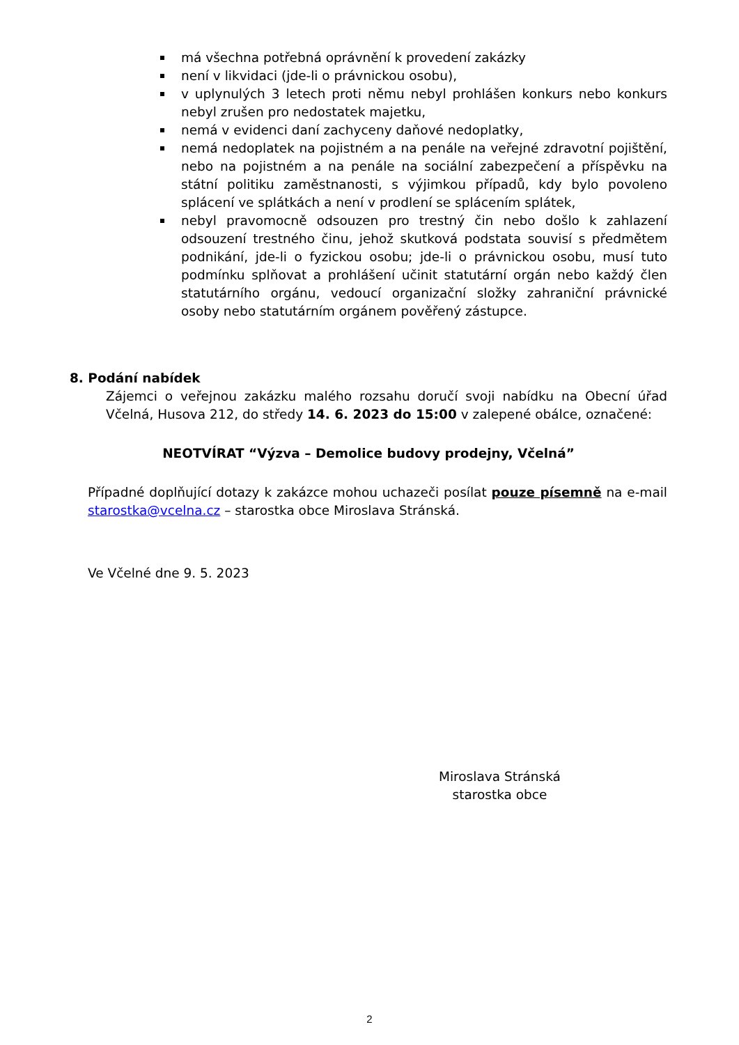má všechna potřebná oprávnění k provedení zakázky
není v likvidaci (jde-li o právnickou osobu),
v uplynulých 3 letech proti němu nebyl prohlášen konkurs nebo konkurs nebyl zrušen pro nedostatek majetku,
nemá v evidenci daní zachyceny daňové nedoplatky,
nemá nedoplatek na pojistném a na penále na veřejné zdravotní pojištění, nebo na pojistném a na penále na sociální zabezpečení a příspěvku na státní politiku zaměstnanosti, s výjimkou případů, kdy bylo povoleno splácení ve splátkách a není v prodlení se splácením splátek,
nebyl pravomocně odsouzen pro trestný čin nebo došlo k zahlazení odsouzení trestného činu, jehož skutková podstata souvisí s předmětem podnikání, jde-li o fyzickou osobu; jde-li o právnickou osobu, musí tuto podmínku splňovat a prohlášení učinit statutární orgán nebo každý člen statutárního orgánu, vedoucí organizační složky zahraniční právnické osoby nebo statutárním orgánem pověřený zástupce.
8. Podání nabídek
Zájemci o veřejnou zakázku malého rozsahu doručí svoji nabídku na Obecní úřad Včelná, Husova 212, do středy 14. 6. 2023 do 15:00 v zalepené obálce, označené:
NEOTVÍRAT “Výzva – Demolice budovy prodejny, Včelná”
Případné doplňující dotazy k zakázce mohou uchazeči posílat pouze písemně na e-mail starostka@vcelna.cz – starostka obce Miroslava Stránská.
Ve Včelné dne 9. 5. 2023
Miroslava Stránská
starostka obce
2